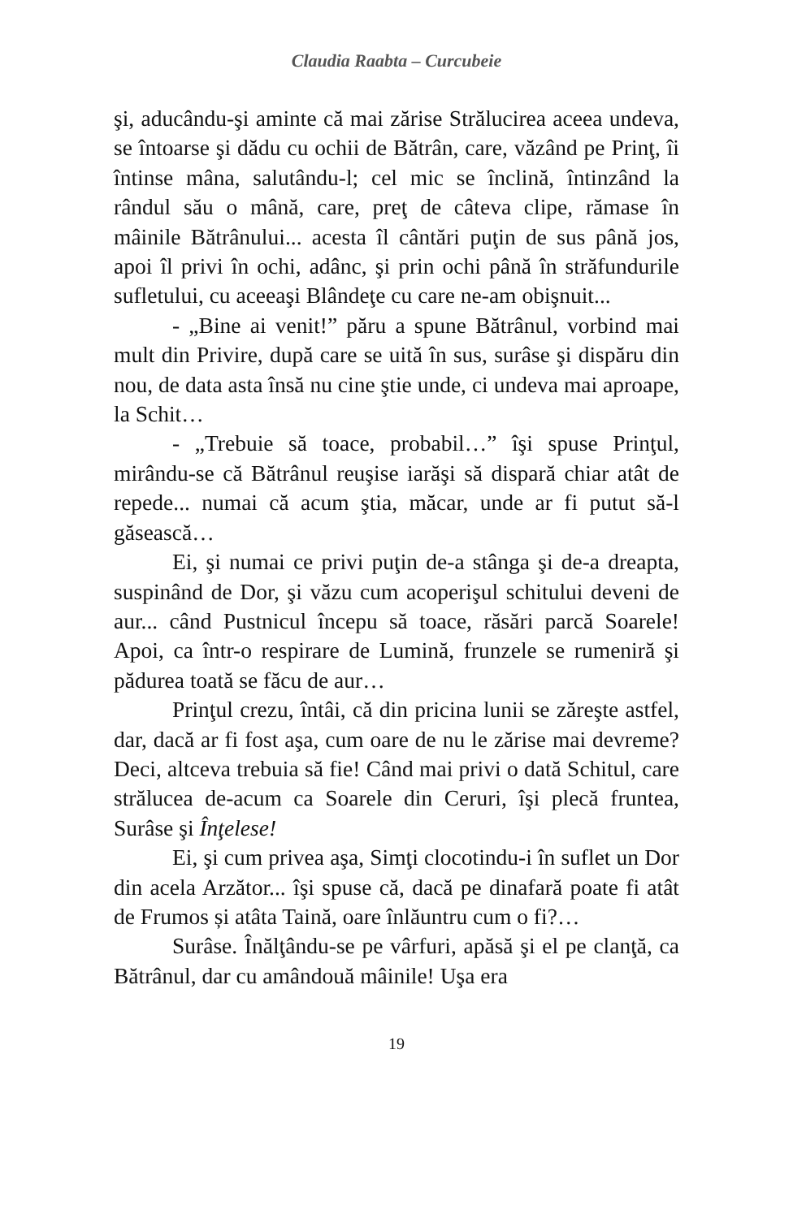Claudia Raabta – Curcubeie
şi, aducându-şi aminte că mai zărise Strălucirea aceea undeva, se întoarse şi dădu cu ochii de Bătrân, care, văzând pe Prinţ, îi întinse mâna, salutându-l; cel mic se înclină, întinzând la rândul său o mână, care, preţ de câteva clipe, rămase în mâinile Bătrânului... acesta îl cântări puţin de sus până jos, apoi îl privi în ochi, adânc, şi prin ochi până în străfundurile sufletului, cu aceeaşi Blândeţe cu care ne-am obişnuit...
- „Bine ai venit!” păru a spune Bătrânul, vorbind mai mult din Privire, după care se uită în sus, surâse şi dispăru din nou, de data asta însă nu cine ştie unde, ci undeva mai aproape, la Schit…
- „Trebuie să toace, probabil…” îşi spuse Prinţul, mirându-se că Bătrânul reuşise iarăşi să dispară chiar atât de repede... numai că acum ştia, măcar, unde ar fi putut să-l găsească…
Ei, şi numai ce privi puţin de-a stânga şi de-a dreapta, suspinând de Dor, şi văzu cum acoperişul schitului deveni de aur... când Pustnicul începu să toace, răsări parcă Soarele! Apoi, ca într-o respirare de Lumină, frunzele se rumeniră şi pădurea toată se făcu de aur…
Prinţul crezu, întâi, că din pricina lunii se zăreşte astfel, dar, dacă ar fi fost aşa, cum oare de nu le zărise mai devreme? Deci, altceva trebuia să fie! Când mai privi o dată Schitul, care strălucea de-acum ca Soarele din Ceruri, îşi plecă fruntea, Surâse şi Înţelese!
Ei, şi cum privea aşa, Simţi clocotindu-i în suflet un Dor din acela Arzător... îşi spuse că, dacă pe dinafară poate fi atât de Frumos și atâta Taină, oare înlăuntru cum o fi?…
Surâse. Înălţându-se pe vârfuri, apăsă şi el pe clanţă, ca Bătrânul, dar cu amândouă mâinile! Uşa era
19